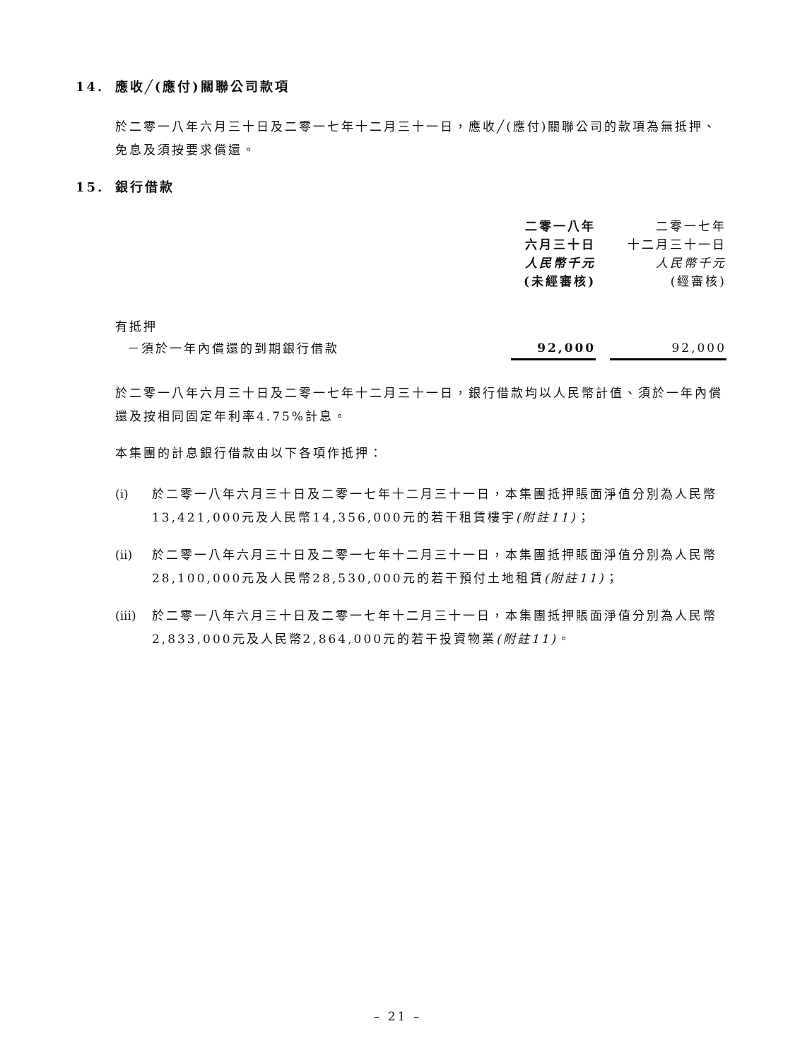14. 應收╱(應付)關聯公司款項
於二零一八年六月三十日及二零一七年十二月三十一日，應收╱(應付)關聯公司的款項為無抵押、免息及須按要求償還。
15. 銀行借款
| | 二零一八年 六月三十日 人民幣千元 (未經審核) | | 二零一七年 十二月三十一日 人民幣千元 (經審核) |
| 有抵押 | | | |
| －須於一年內償還的到期銀行借款 | 92,000 | | 92,000 |
於二零一八年六月三十日及二零一七年十二月三十一日，銀行借款均以人民幣計值、須於一年內償還及按相同固定年利率4.75%計息。
本集團的計息銀行借款由以下各項作抵押：
(i) 於二零一八年六月三十日及二零一七年十二月三十一日，本集團抵押賬面淨值分別為人民幣13,421,000元及人民幣14,356,000元的若干租賃樓宇(附註11)；
(ii)
於二零一八年六月三十日及二零一七年十二月三十一日，本集團抵押賬面淨值分別為人民幣28,100,000元及人民幣28,530,000元的若干預付土地租賃(附註11)；
(iii)
於二零一八年六月三十日及二零一七年十二月三十一日，本集團抵押賬面淨值分別為人民幣2,833,000元及人民幣2,864,000元的若干投資物業(附註11)。
– 21 –